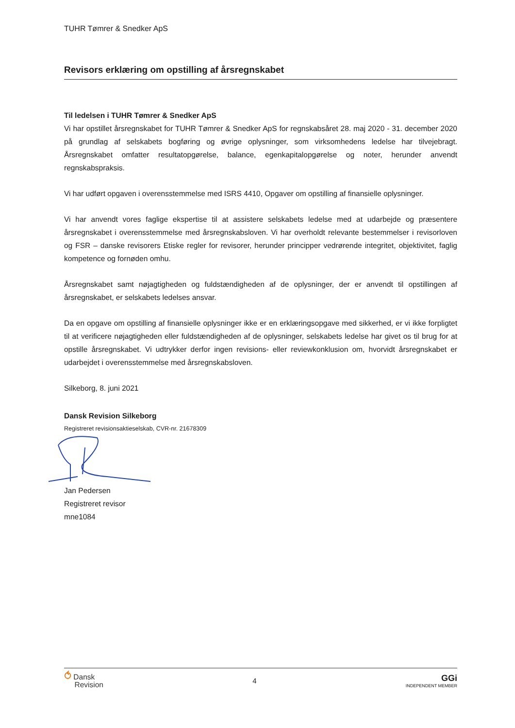TUHR Tømrer & Snedker ApS
Revisors erklæring om opstilling af årsregnskabet
Til ledelsen i TUHR Tømrer & Snedker ApS
Vi har opstillet årsregnskabet for TUHR Tømrer & Snedker ApS for regnskabsåret 28. maj 2020 - 31. december 2020 på grundlag af selskabets bogføring og øvrige oplysninger, som virksomhedens ledelse har tilvejebragt. Årsregnskabet omfatter resultatopgørelse, balance, egenkapitalopgørelse og noter, herunder anvendt regnskabspraksis.
Vi har udført opgaven i overensstemmelse med ISRS 4410, Opgaver om opstilling af finansielle oplysninger.
Vi har anvendt vores faglige ekspertise til at assistere selskabets ledelse med at udarbejde og præsentere årsregnskabet i overensstemmelse med årsregnskabsloven. Vi har overholdt relevante bestemmelser i revisorloven og FSR – danske revisorers Etiske regler for revisorer, herunder principper vedrørende integritet, objektivitet, faglig kompetence og fornøden omhu.
Årsregnskabet samt nøjagtigheden og fuldstændigheden af de oplysninger, der er anvendt til opstillingen af årsregnskabet, er selskabets ledelses ansvar.
Da en opgave om opstilling af finansielle oplysninger ikke er en erklæringsopgave med sikkerhed, er vi ikke forpligtet til at verificere nøjagtigheden eller fuldstændigheden af de oplysninger, selskabets ledelse har givet os til brug for at opstille årsregnskabet. Vi udtrykker derfor ingen revisions- eller reviewkonklusion om, hvorvidt årsregnskabet er udarbejdet i overensstemmelse med årsregnskabsloven.
Silkeborg, 8. juni 2021
Dansk Revision Silkeborg
Registreret revisionsaktieselskab, CVR-nr. 21678309
Jan Pedersen
Registreret revisor
mne1084
⥀ Dansk
Revision
4
GGi
INDEPENDENT MEMBER